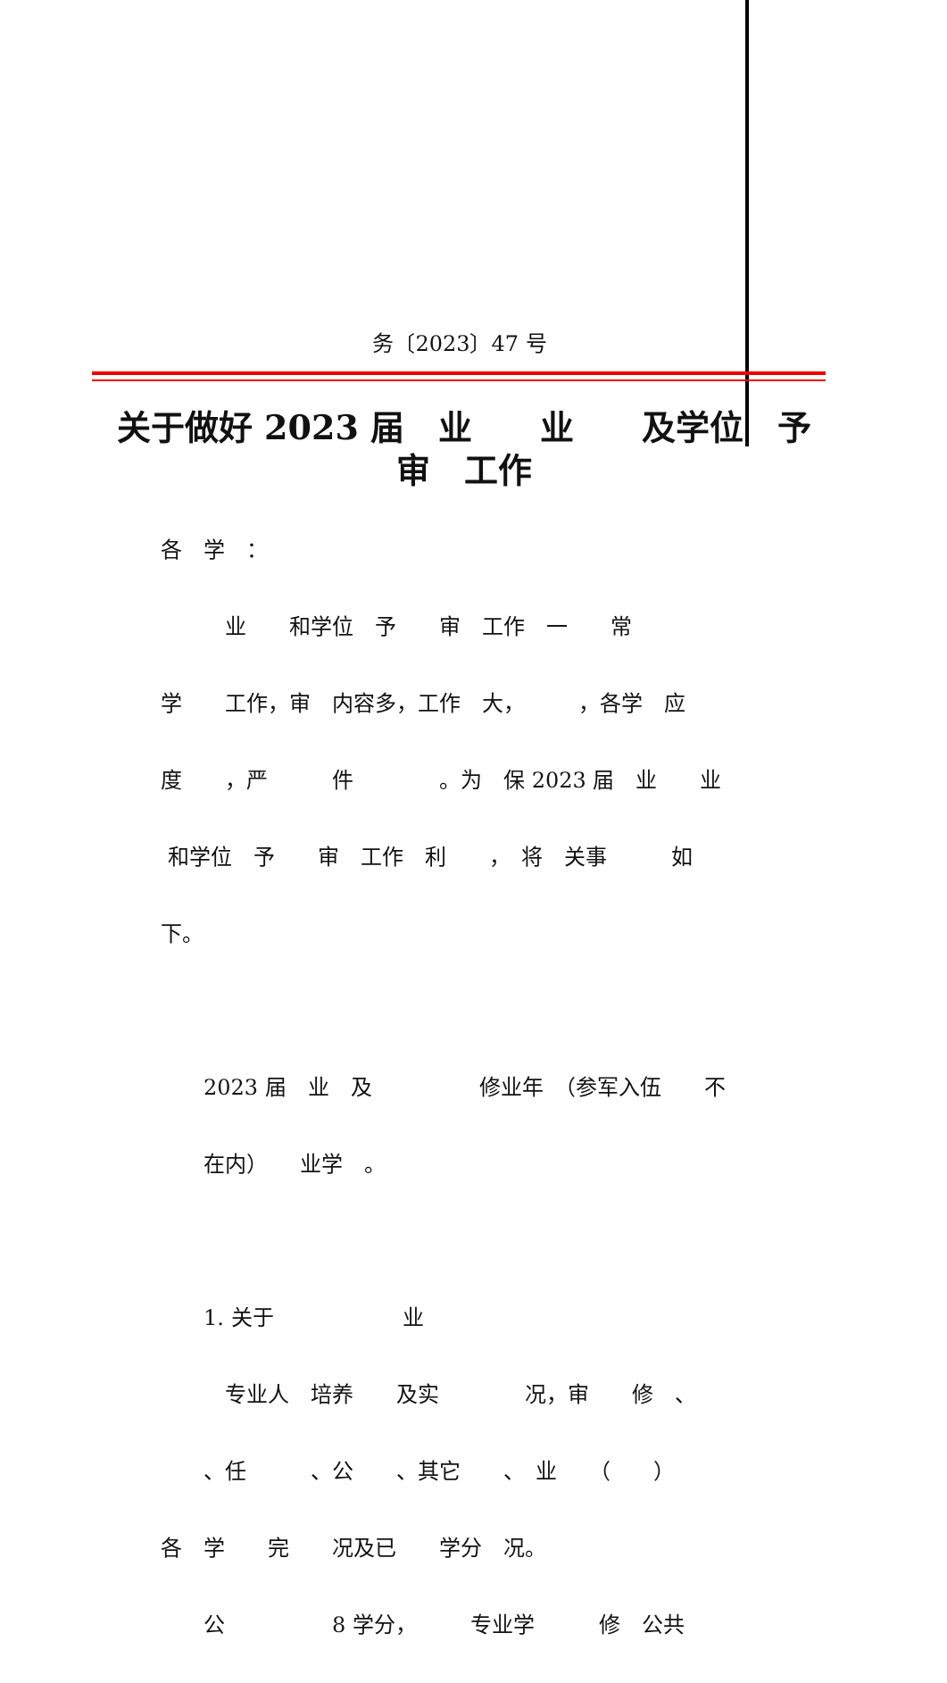务〔2023〕47 号
关于做好 2023 届　业　　业　　及学位　予
审　工作
各　学　：
　　　业　　和学位　予　　审　工作　一　　常
学　　工作，审　内容多，工作　大，　　　，各学　应
度　　，严　　　件　　　　。为　保 2023 届　业　　业
和学位　予　　审　工作　利　　，　将　关事　　　如
下。
　　2023 届　业　及　　　　　修业年　（参军入伍　　不
　　在内）　　业学　。
　　1. 关于　　　　　　业
　　　专业人　培养　　及实　　　　况，审　　修　、
　　、任　　　、公　　、其它　　、　业　　（　　）
各　学　　完　　况及已　　学分　况。
　　公　　　　　8 学分，　　　专业学　　　修　公共